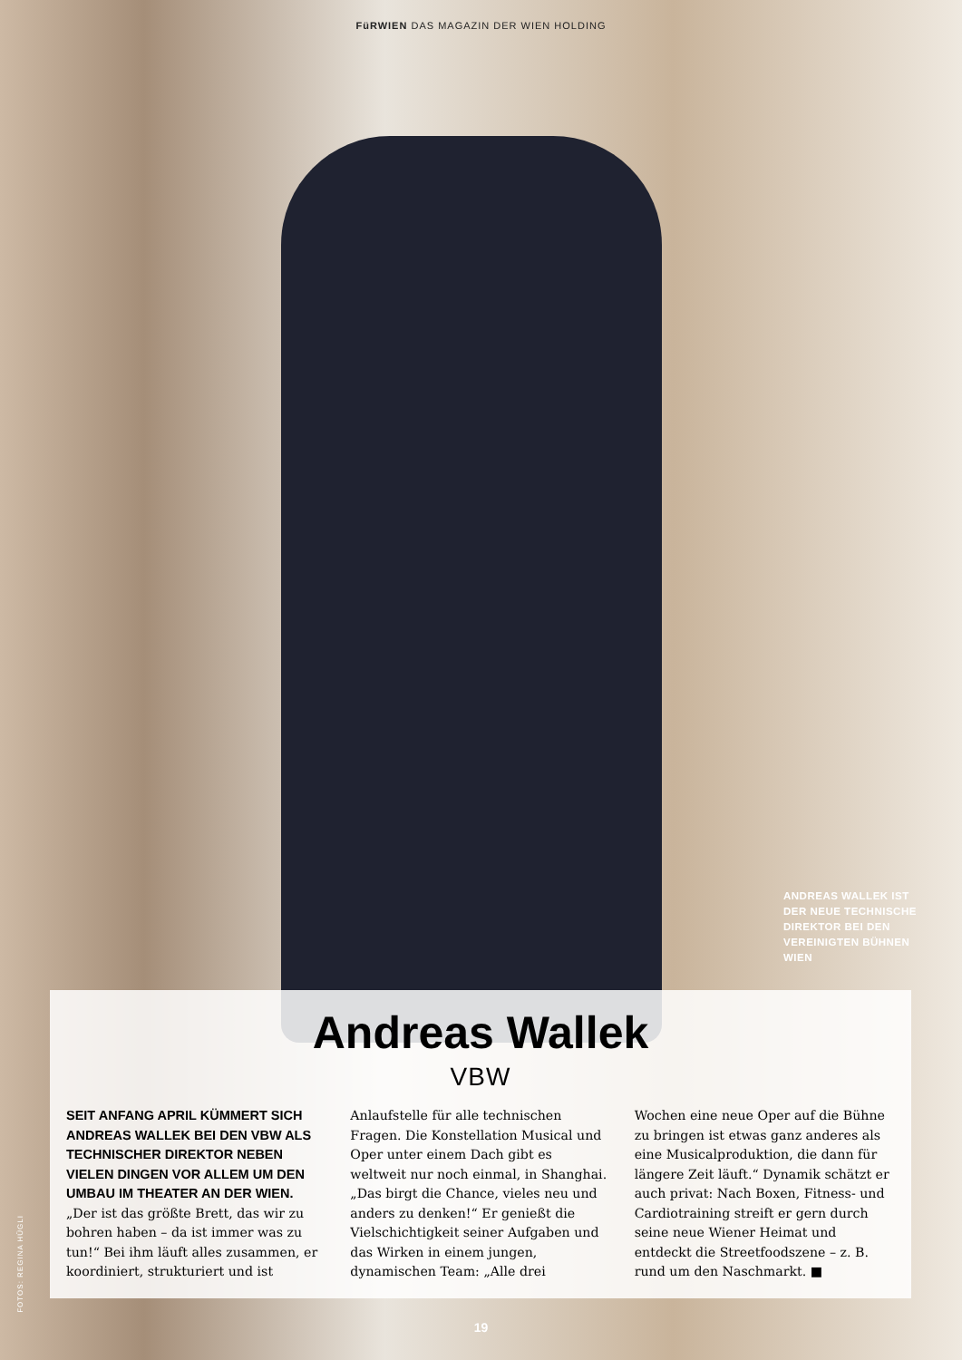FüRWIEN DAS MAGAZIN DER WIEN HOLDING
ANDREAS WALLEK IST DER NEUE TECHNISCHE DIREKTOR BEI DEN VEREINIGTEN BÜHNEN WIEN
Andreas Wallek
VBW
SEIT ANFANG APRIL KÜMMERT SICH ANDREAS WALLEK BEI DEN VBW ALS TECHNISCHER DIREKTOR NEBEN VIELEN DINGEN VOR ALLEM UM DEN UMBAU IM THEATER AN DER WIEN. „Der ist das größte Brett, das wir zu bohren haben – da ist immer was zu tun!“ Bei ihm läuft alles zusammen, er koordiniert, strukturiert und ist
Anlaufstelle für alle technischen Fragen. Die Konstellation Musical und Oper unter einem Dach gibt es weltweit nur noch einmal, in Shanghai. „Das birgt die Chance, vieles neu und anders zu denken!“ Er genießt die Vielschichtigkeit seiner Aufgaben und das Wirken in einem jungen, dynamischen Team: „Alle drei
Wochen eine neue Oper auf die Bühne zu bringen ist etwas ganz anderes als eine Musicalproduktion, die dann für längere Zeit läuft.“ Dynamik schätzt er auch privat: Nach Boxen, Fitness- und Cardiotraining streift er gern durch seine neue Wiener Heimat und entdeckt die Streetfoodszene – z. B. rund um den Naschmarkt. ■
FOTOS: REGINA HÜGLI
19